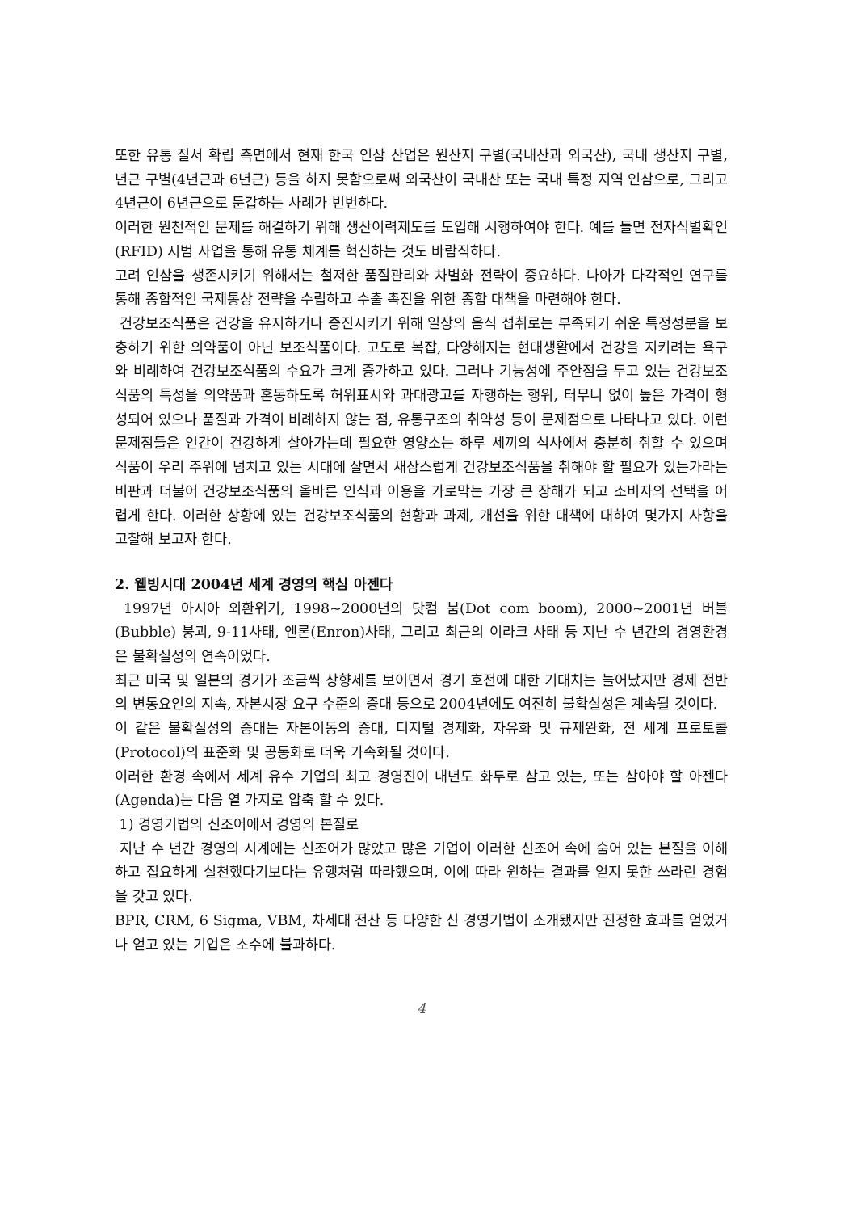또한 유통 질서 확립 측면에서 현재 한국 인삼 산업은 원산지 구별(국내산과 외국산), 국내 생산지 구별, 년근 구별(4년근과 6년근) 등을 하지 못함으로써 외국산이 국내산 또는 국내 특정 지역 인삼으로, 그리고 4년근이 6년근으로 둔갑하는 사례가 빈번하다.
이러한 원천적인 문제를 해결하기 위해 생산이력제도를 도입해 시행하여야 한다. 예를 들면 전자식별확인(RFID) 시범 사업을 통해 유통 체계를 혁신하는 것도 바람직하다.
고려 인삼을 생존시키기 위해서는 철저한 품질관리와 차별화 전략이 중요하다. 나아가 다각적인 연구를 통해 종합적인 국제통상 전략을 수립하고 수출 촉진을 위한 종합 대책을 마련해야 한다.
건강보조식품은 건강을 유지하거나 증진시키기 위해 일상의 음식 섭취로는 부족되기 쉬운 특정성분을 보충하기 위한 의약품이 아닌 보조식품이다. 고도로 복잡, 다양해지는 현대생활에서 건강을 지키려는 욕구와 비례하여 건강보조식품의 수요가 크게 증가하고 있다. 그러나 기능성에 주안점을 두고 있는 건강보조식품의 특성을 의약품과 혼동하도록 허위표시와 과대광고를 자행하는 행위, 터무니 없이 높은 가격이 형성되어 있으나 품질과 가격이 비례하지 않는 점, 유통구조의 취약성 등이 문제점으로 나타나고 있다. 이런 문제점들은 인간이 건강하게 살아가는데 필요한 영양소는 하루 세끼의 식사에서 충분히 취할 수 있으며 식품이 우리 주위에 넘치고 있는 시대에 살면서 새삼스럽게 건강보조식품을 취해야 할 필요가 있는가라는 비판과 더불어 건강보조식품의 올바른 인식과 이용을 가로막는 가장 큰 장해가 되고 소비자의 선택을 어렵게 한다. 이러한 상황에 있는 건강보조식품의 현황과 과제, 개선을 위한 대책에 대하여 몇가지 사항을 고찰해 보고자 한다.
2. 웰빙시대 2004년 세계 경영의 핵심 아젠다
1997년 아시아 외환위기, 1998~2000년의 닷컴 붐(Dot com boom), 2000~2001년 버블(Bubble) 붕괴, 9-11사태, 엔론(Enron)사태, 그리고 최근의 이라크 사태 등 지난 수 년간의 경영환경은 불확실성의 연속이었다.
최근 미국 및 일본의 경기가 조금씩 상향세를 보이면서 경기 호전에 대한 기대치는 늘어났지만 경제 전반의 변동요인의 지속, 자본시장 요구 수준의 증대 등으로 2004년에도 여전히 불확실성은 계속될 것이다.
이 같은 불확실성의 증대는 자본이동의 증대, 디지털 경제화, 자유화 및 규제완화, 전 세계 프로토콜(Protocol)의 표준화 및 공동화로 더욱 가속화될 것이다.
이러한 환경 속에서 세계 유수 기업의 최고 경영진이 내년도 화두로 삼고 있는, 또는 삼아야 할 아젠다(Agenda)는 다음 열 가지로 압축 할 수 있다.
1) 경영기법의 신조어에서 경영의 본질로
지난 수 년간 경영의 시계에는 신조어가 많았고 많은 기업이 이러한 신조어 속에 숨어 있는 본질을 이해하고 집요하게 실천했다기보다는 유행처럼 따라했으며, 이에 따라 원하는 결과를 얻지 못한 쓰라린 경험을 갖고 있다.
BPR, CRM, 6 Sigma, VBM, 차세대 전산 등 다양한 신 경영기법이 소개됐지만 진정한 효과를 얻었거나 얻고 있는 기업은 소수에 불과하다.
4